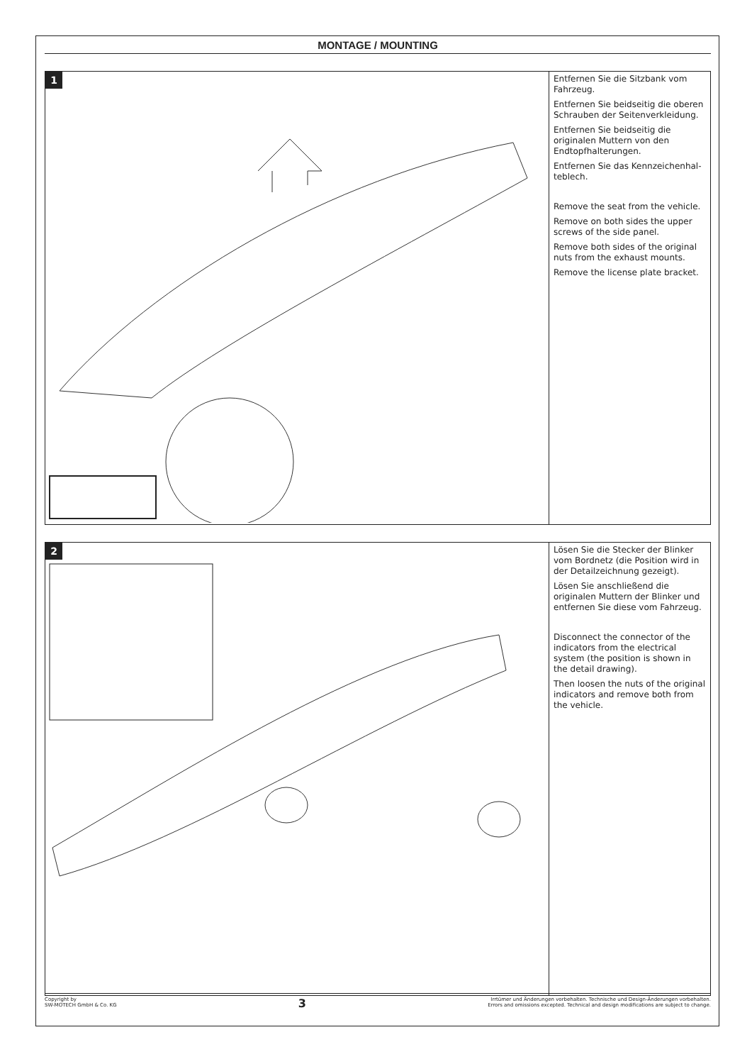MONTAGE / MOUNTING
1
Entfernen Sie die Sitzbank vom Fahrzeug.
Entfernen Sie beidseitig die oberen Schrauben der Seitenverkleidung.
Entfernen Sie beidseitig die originalen Muttern von den Endtopfhalterungen.
Entfernen Sie das Kennzeichenhal­teblech.
Remove the seat from the vehicle.
Remove on both sides the upper screws of the side panel.
Remove both sides of the original nuts from the exhaust mounts.
Remove the license plate bracket.
2
Lösen Sie die Stecker der Blinker vom Bordnetz (die Position wird in der Detailzeichnung gezeigt).
Lösen Sie anschließend die originalen Muttern der Blinker und entfernen Sie diese vom Fahrzeug.
Disconnect the connector of the indicators from the electrical system (the position is shown in the detail drawing).
Then loosen the nuts of the original indicators and remove both from the vehicle.
Copyright by
SW-MOTECH GmbH & Co. KG
3
Irrtümer und Änderungen vorbehalten. Technische und Design-Änderungen vorbehalten.
Errors and omissions excepted. Technical and design modifications are subject to change.